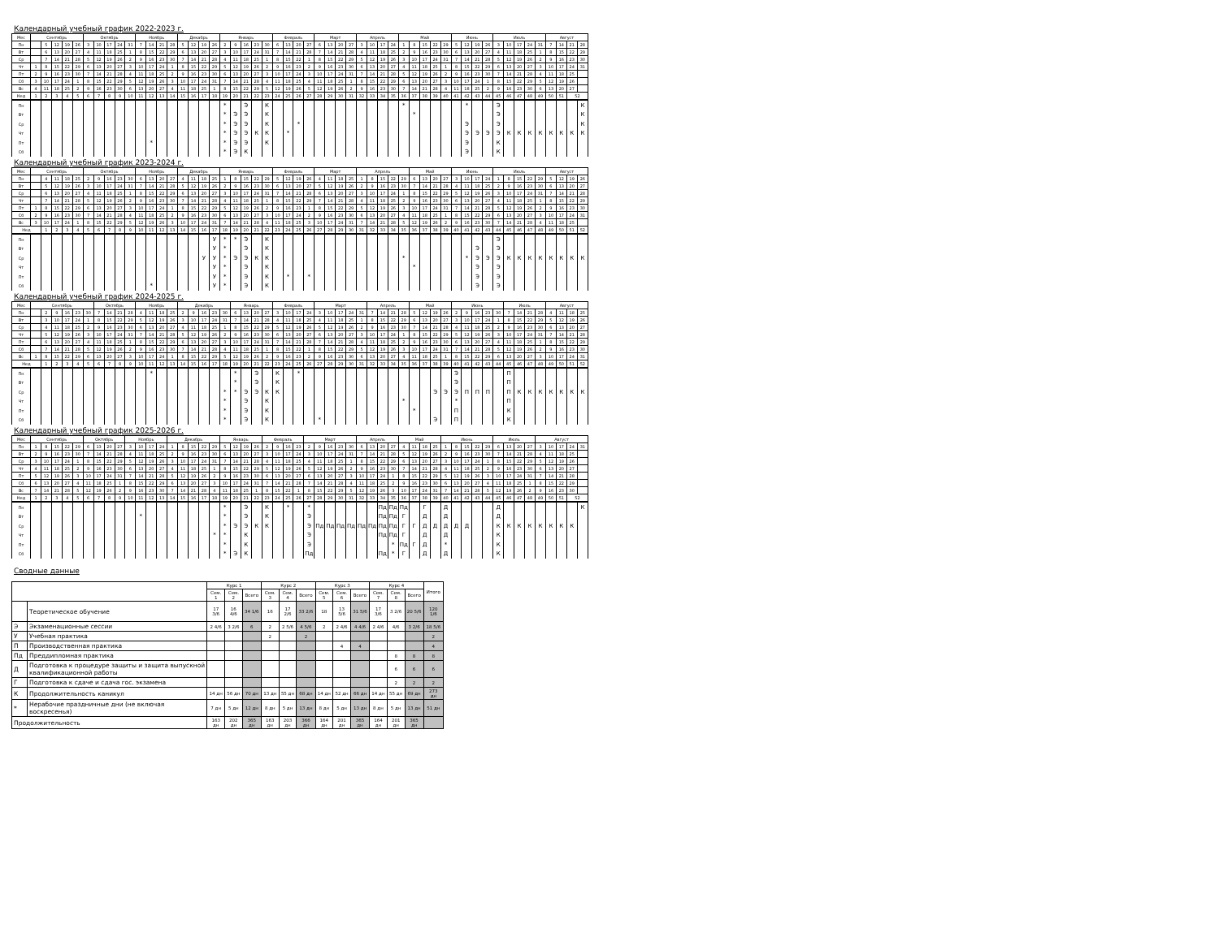Календарный учебный график 2022-2023 г.
| Мес | Сентябрь | | | | | Октябрь | | | | | Ноябрь | | | | Декабрь | | | | Январь | | | | | Февраль | | | | Март | | | | Апрель | | | | Май | | | | | Июнь | | | | Июль | | | | | Август | | | |
| Пн | | 5 | 12 | 19 | 26 | 3 | 10 | 17 | 24 | 31 | 7 | 14 | 21 | 28 | 5 | 12 | 19 | 26 | 2 | 9 | 16 | 23 | 30 | 6 | 13 | 20 | 27 | 6 | 13 | 20 | 27 | 3 | 10 | 17 | 24 | 1 | 8 | 15 | 22 | 29 | 5 | 12 | 19 | 26 | 3 | 10 | 17 | 24 | 31 | 7 | 14 | 21 | 28 |
| Вт | | 6 | 13 | 20 | 27 | 4 | 11 | 18 | 25 | 1 | 8 | 15 | 22 | 29 | 6 | 13 | 20 | 27 | 3 | 10 | 17 | 24 | 31 | 7 | 14 | 21 | 28 | 7 | 14 | 21 | 28 | 4 | 11 | 18 | 25 | 2 | 9 | 16 | 23 | 30 | 6 | 13 | 20 | 27 | 4 | 11 | 18 | 25 | 1 | 8 | 15 | 22 | 29 |
| Ср | | 7 | 14 | 21 | 28 | 5 | 12 | 19 | 26 | 2 | 9 | 16 | 23 | 30 | 7 | 14 | 21 | 28 | 4 | 11 | 18 | 25 | 1 | 8 | 15 | 22 | 1 | 8 | 15 | 22 | 29 | 5 | 12 | 19 | 26 | 3 | 10 | 17 | 24 | 31 | 7 | 14 | 21 | 28 | 5 | 12 | 19 | 26 | 2 | 9 | 16 | 23 | 30 |
| Чт | 1 | 8 | 15 | 22 | 29 | 6 | 13 | 20 | 27 | 3 | 10 | 17 | 24 | 1 | 8 | 15 | 22 | 29 | 5 | 12 | 19 | 26 | 2 | 9 | 16 | 23 | 2 | 9 | 16 | 23 | 30 | 6 | 13 | 20 | 27 | 4 | 11 | 18 | 25 | 1 | 8 | 15 | 22 | 29 | 6 | 13 | 20 | 27 | 3 | 10 | 17 | 24 | 31 |
| Пт | 2 | 9 | 16 | 23 | 30 | 7 | 14 | 21 | 28 | 4 | 11 | 18 | 25 | 2 | 9 | 16 | 23 | 30 | 6 | 13 | 20 | 27 | 3 | 10 | 17 | 24 | 3 | 10 | 17 | 24 | 31 | 7 | 14 | 21 | 28 | 5 | 12 | 19 | 26 | 2 | 9 | 16 | 23 | 30 | 7 | 14 | 21 | 28 | 4 | 11 | 18 | 25 | |
| Сб | 3 | 10 | 17 | 24 | 1 | 8 | 15 | 22 | 29 | 5 | 12 | 19 | 26 | 3 | 10 | 17 | 24 | 31 | 7 | 14 | 21 | 28 | 4 | 11 | 18 | 25 | 4 | 11 | 18 | 25 | 1 | 8 | 15 | 22 | 29 | 6 | 13 | 20 | 27 | 3 | 10 | 17 | 24 | 1 | 8 | 15 | 22 | 29 | 5 | 12 | 19 | 26 | |
| Вс | 4 | 11 | 18 | 25 | 2 | 9 | 16 | 23 | 30 | 6 | 13 | 20 | 27 | 4 | 11 | 18 | 25 | 1 | 8 | 15 | 22 | 29 | 5 | 12 | 19 | 26 | 5 | 12 | 19 | 26 | 2 | 9 | 16 | 23 | 30 | 7 | 14 | 21 | 28 | 4 | 11 | 18 | 25 | 2 | 9 | 16 | 23 | 30 | 6 | 13 | 20 | 27 | |
| Нед | 1 | 2 | 3 | 4 | 5 | 6 | 7 | 8 | 9 | 10 | 11 | 12 | 13 | 14 | 15 | 16 | 17 | 18 | 19 | 20 | 21 | 22 | 23 | 24 | 25 | 26 | 27 | 28 | 29 | 30 | 31 | 32 | 33 | 34 | 35 | 36 | 37 | 38 | 39 | 40 | 41 | 42 | 43 | 44 | 45 | 46 | 47 | 48 | 49 | 50 | 51 | 52 | |
| Пн | | | | | | | | | | | | | | | | | | | * | | Э | | К | | | | | | | | | | | | | * | | | | | | * | | | Э | | | | | | | | К |
| Вт | | | | | | | | | | | | | | | | | | | * | Э | Э | | К | | | | | | | | | | | | | | * | | | | | | | | Э | | | | | | | | К |
| Ср | | | | | | | | | | | | | | | | | | | * | Э | Э | | К | | | * | | | | | | | | | | | | | | | | Э | | | Э | | | | | | | | К |
| Чт | | | | | | | | | | | | | | | | | | | * | Э | Э | К | К | | * | | | | | | | | | | | | | | | | | Э | Э | Э | Э | К | К | К | К | К | К | К | К |
| Пт | | | | | | | | | | | | * | | | | | | | * | Э | Э | | К | | | | | | | | | | | | | | | | | | | Э | | | К | | | | | | | | |
| Сб | | | | | | | | | | | | | | | | | | | * | Э | К | | | | | | | | | | | | | | | | | | | | | Э | | | К | | | | | | | | |
Календарный учебный график 2023-2024 г.
| Мес | Сентябрь | | | | | Октябрь | | | | | Ноябрь | | | | Декабрь | | | | Январь | | | | | Февраль | | | | Март | | | | Апрель | | | | | Май | | | | Июнь | | | | Июль | | | | | Август | | | |
| Пн | | 4 | 11 | 18 | 25 | 2 | 9 | 16 | 23 | 30 | 6 | 13 | 20 | 27 | 4 | 11 | 18 | 25 | 1 | 8 | 15 | 22 | 29 | 5 | 12 | 19 | 26 | 4 | 11 | 18 | 25 | 1 | 8 | 15 | 22 | 29 | 6 | 13 | 20 | 27 | 3 | 10 | 17 | 24 | 1 | 8 | 15 | 22 | 29 | 5 | 12 | 19 | 26 |
| Вт | | 5 | 12 | 19 | 26 | 3 | 10 | 17 | 24 | 31 | 7 | 14 | 21 | 28 | 5 | 12 | 19 | 26 | 2 | 9 | 16 | 23 | 30 | 6 | 13 | 20 | 27 | 5 | 12 | 19 | 26 | 2 | 9 | 16 | 23 | 30 | 7 | 14 | 21 | 28 | 4 | 11 | 18 | 25 | 2 | 9 | 16 | 23 | 30 | 6 | 13 | 20 | 27 |
| Ср | | 6 | 13 | 20 | 27 | 4 | 11 | 18 | 25 | 1 | 8 | 15 | 22 | 29 | 6 | 13 | 20 | 27 | 3 | 10 | 17 | 24 | 31 | 7 | 14 | 21 | 28 | 6 | 13 | 20 | 27 | 3 | 10 | 17 | 24 | 1 | 8 | 15 | 22 | 29 | 5 | 12 | 19 | 26 | 3 | 10 | 17 | 24 | 31 | 7 | 14 | 21 | 28 |
| Чт | | 7 | 14 | 21 | 28 | 5 | 12 | 19 | 26 | 2 | 9 | 16 | 23 | 30 | 7 | 14 | 21 | 28 | 4 | 11 | 18 | 25 | 1 | 8 | 15 | 22 | 29 | 7 | 14 | 21 | 28 | 4 | 11 | 18 | 25 | 2 | 9 | 16 | 23 | 30 | 6 | 13 | 20 | 27 | 4 | 11 | 18 | 25 | 1 | 8 | 15 | 22 | 29 |
| Пт | 1 | 8 | 15 | 22 | 29 | 6 | 13 | 20 | 27 | 3 | 10 | 17 | 24 | 1 | 8 | 15 | 22 | 29 | 5 | 12 | 19 | 26 | 2 | 9 | 16 | 23 | 1 | 8 | 15 | 22 | 29 | 5 | 12 | 19 | 26 | 3 | 10 | 17 | 24 | 31 | 7 | 14 | 21 | 28 | 5 | 12 | 19 | 26 | 2 | 9 | 16 | 23 | 30 |
| Сб | 2 | 9 | 16 | 23 | 30 | 7 | 14 | 21 | 28 | 4 | 11 | 18 | 25 | 2 | 9 | 16 | 23 | 30 | 6 | 13 | 20 | 27 | 3 | 10 | 17 | 24 | 2 | 9 | 16 | 23 | 30 | 6 | 13 | 20 | 27 | 4 | 11 | 18 | 25 | 1 | 8 | 15 | 22 | 29 | 6 | 13 | 20 | 27 | 3 | 10 | 17 | 24 | 31 |
| Вс | 3 | 10 | 17 | 24 | 1 | 8 | 15 | 22 | 29 | 5 | 12 | 19 | 26 | 3 | 10 | 17 | 24 | 31 | 7 | 14 | 21 | 28 | 4 | 11 | 18 | 25 | 3 | 10 | 17 | 24 | 31 | 7 | 14 | 21 | 28 | 5 | 12 | 19 | 26 | 2 | 9 | 16 | 23 | 30 | 7 | 14 | 21 | 28 | 4 | 11 | 18 | 25 | |
| Нед | | 1 | 2 | 3 | 4 | 5 | 6 | 7 | 8 | 9 | 10 | 11 | 12 | 13 | 14 | 15 | 16 | 17 | 18 | 19 | 20 | 21 | 22 | 23 | 24 | 25 | 26 | 27 | 28 | 29 | 30 | 31 | 32 | 33 | 34 | 35 | 36 | 37 | 38 | 39 | 40 | 41 | 42 | 43 | 44 | 45 | 46 | 47 | 48 | 49 | 50 | 51 | 52 |
| Пн | | | | | | | | | | | | | | | | | | У | * | * | Э | | К | | | | | | | | | | | | | | | | | | | | | | Э | | | | | | | | |
| Вт | | | | | | | | | | | | | | | | | | У | * | | Э | | К | | | | | | | | | | | | | | | | | | | | Э | | Э | | | | | | | | |
| Ср | | | | | | | | | | | | | | | | | У | У | * | Э | Э | К | К | | | | | | | | | | | | | * | | | | | | * | Э | Э | Э | К | К | К | К | К | К | К | К |
| Чт | | | | | | | | | | | | | | | | | | У | * | | Э | | К | | | | | | | | | | | | | | * | | | | | | Э | | Э | | | | | | | | |
| Пт | | | | | | | | | | | | | | | | | | У | * | | Э | | К | | * | | * | | | | | | | | | | | | | | | | Э | | Э | | | | | | | | |
| Сб | | | | | | | | | | | | * | | | | | | У | * | | Э | | К | | | | | | | | | | | | | | | | | | | | Э | | Э | | | | | | | | |
Календарный учебный график 2024-2025 г.
| Мес | Сентябрь | | | | | | Октябрь | | | | Ноябрь | | | | Декабрь | | | | | Январь | | | | Февраль | | | | Март | | | | | Апрель | | | | Май | | | | Июнь | | | | | Июль | | | | Август | | | |
| Пн | | 2 | 9 | 16 | 23 | 30 | 7 | 14 | 21 | 28 | 4 | 11 | 18 | 25 | 2 | 9 | 16 | 23 | 30 | 6 | 13 | 20 | 27 | 3 | 10 | 17 | 24 | 3 | 10 | 17 | 24 | 31 | 7 | 14 | 21 | 28 | 5 | 12 | 19 | 26 | 2 | 9 | 16 | 23 | 30 | 7 | 14 | 21 | 28 | 4 | 11 | 18 | 25 |
| Вт | | 3 | 10 | 17 | 24 | 1 | 8 | 15 | 22 | 29 | 5 | 12 | 19 | 26 | 3 | 10 | 17 | 24 | 31 | 7 | 14 | 21 | 28 | 4 | 11 | 18 | 25 | 4 | 11 | 18 | 25 | 1 | 8 | 15 | 22 | 29 | 6 | 13 | 20 | 27 | 3 | 10 | 17 | 24 | 1 | 8 | 15 | 22 | 29 | 5 | 12 | 19 | 26 |
| Ср | | 4 | 11 | 18 | 25 | 2 | 9 | 16 | 23 | 30 | 6 | 13 | 20 | 27 | 4 | 11 | 18 | 25 | 1 | 8 | 15 | 22 | 29 | 5 | 12 | 19 | 26 | 5 | 12 | 19 | 26 | 2 | 9 | 16 | 23 | 30 | 7 | 14 | 21 | 28 | 4 | 11 | 18 | 25 | 2 | 9 | 16 | 23 | 30 | 6 | 13 | 20 | 27 |
| Чт | | 5 | 12 | 19 | 26 | 3 | 10 | 17 | 24 | 31 | 7 | 14 | 21 | 28 | 5 | 12 | 19 | 26 | 2 | 9 | 16 | 23 | 30 | 6 | 13 | 20 | 27 | 6 | 13 | 20 | 27 | 3 | 10 | 17 | 24 | 1 | 8 | 15 | 22 | 29 | 5 | 12 | 19 | 26 | 3 | 10 | 17 | 24 | 31 | 7 | 14 | 21 | 28 |
| Пт | | 6 | 13 | 20 | 27 | 4 | 11 | 18 | 25 | 1 | 8 | 15 | 22 | 29 | 6 | 13 | 20 | 27 | 3 | 10 | 17 | 24 | 31 | 7 | 14 | 21 | 28 | 7 | 14 | 21 | 28 | 4 | 11 | 18 | 25 | 2 | 9 | 16 | 23 | 30 | 6 | 13 | 20 | 27 | 4 | 11 | 18 | 25 | 1 | 8 | 15 | 22 | 29 |
| Сб | | 7 | 14 | 21 | 28 | 5 | 12 | 19 | 26 | 2 | 9 | 16 | 23 | 30 | 7 | 14 | 21 | 28 | 4 | 11 | 18 | 25 | 1 | 8 | 15 | 22 | 1 | 8 | 15 | 22 | 29 | 5 | 12 | 19 | 26 | 3 | 10 | 17 | 24 | 31 | 7 | 14 | 21 | 28 | 5 | 12 | 19 | 26 | 2 | 9 | 16 | 23 | 30 |
| Вс | 1 | 8 | 15 | 22 | 29 | 6 | 13 | 20 | 27 | 3 | 10 | 17 | 24 | 1 | 8 | 15 | 22 | 29 | 5 | 12 | 19 | 26 | 2 | 9 | 16 | 23 | 2 | 9 | 16 | 23 | 30 | 6 | 13 | 20 | 27 | 4 | 11 | 18 | 25 | 1 | 8 | 15 | 22 | 29 | 6 | 13 | 20 | 27 | 3 | 10 | 17 | 24 | 31 |
| Нед | | 1 | 2 | 3 | 4 | 5 | 6 | 7 | 8 | 9 | 10 | 11 | 12 | 13 | 14 | 15 | 16 | 17 | 18 | 19 | 20 | 21 | 22 | 23 | 24 | 25 | 26 | 27 | 28 | 29 | 30 | 31 | 32 | 33 | 34 | 35 | 36 | 37 | 38 | 39 | 40 | 41 | 42 | 43 | 44 | 45 | 46 | 47 | 48 | 49 | 50 | 51 | 52 |
| Пн | | | | | | | | | | | | * | | | | | | | | * | | Э | | К | | * | | | | | | | | | | | | | | | Э | | | | | П | | | | | | | |
| Вт | | | | | | | | | | | | | | | | | | | | * | | Э | | К | | | | | | | | | | | | | | | | | Э | | | | | П | | | | | | | |
| Ср | | | | | | | | | | | | | | | | | | | * | * | Э | Э | К | К | | | | | | | | | | | | | | | Э | Э | Э | П | П | П | | П | К | К | К | К | К | К | К |
| Чт | | | | | | | | | | | | | | | | | | | * | | Э | | К | | | | | | | | | | | | | * | | | | | * | | | | | П | | | | | | | |
| Пт | | | | | | | | | | | | | | | | | | | * | | Э | | К | | | | | | | | | | | | | | * | | | | П | | | | | К | | | | | | | |
| Сб | | | | | | | | | | | | | | | | | | | * | | Э | | К | | | | | * | | | | | | | | | | | Э | | П | | | | | К | | | | | | | |
Календарный учебный график 2025-2026 г.
| Мес | Сентябрь | | | | | Октябрь | | | | Ноябрь | | | | Декабрь | | | | | Январь | | | | Февраль | | | | Март | | | | | Апрель | | | | Май | | | | Июнь | | | | | Июль | | | | Август | | | | |
| Пн | 1 | 8 | 15 | 22 | 29 | 6 | 13 | 20 | 27 | 3 | 10 | 17 | 24 | 1 | 8 | 15 | 22 | 29 | 5 | 12 | 19 | 26 | 2 | 9 | 16 | 23 | 2 | 9 | 16 | 23 | 30 | 6 | 13 | 20 | 27 | 4 | 11 | 18 | 25 | 1 | 8 | 15 | 22 | 29 | 6 | 13 | 20 | 27 | 3 | 10 | 17 | 24 | 31 |
| Вт | 2 | 9 | 16 | 23 | 30 | 7 | 14 | 21 | 28 | 4 | 11 | 18 | 25 | 2 | 9 | 16 | 23 | 30 | 6 | 13 | 20 | 27 | 3 | 10 | 17 | 24 | 3 | 10 | 17 | 24 | 31 | 7 | 14 | 21 | 28 | 5 | 12 | 19 | 26 | 2 | 9 | 16 | 23 | 30 | 7 | 14 | 21 | 28 | 4 | 11 | 18 | 25 | |
| Ср | 3 | 10 | 17 | 24 | 1 | 8 | 15 | 22 | 29 | 5 | 12 | 19 | 26 | 3 | 10 | 17 | 24 | 31 | 7 | 14 | 21 | 28 | 4 | 11 | 18 | 25 | 4 | 11 | 18 | 25 | 1 | 8 | 15 | 22 | 29 | 6 | 13 | 20 | 27 | 3 | 10 | 17 | 24 | 1 | 8 | 15 | 22 | 29 | 5 | 12 | 19 | 26 | |
| Чт | 4 | 11 | 18 | 25 | 2 | 9 | 16 | 23 | 30 | 6 | 13 | 20 | 27 | 4 | 11 | 18 | 25 | 1 | 8 | 15 | 22 | 29 | 5 | 12 | 19 | 26 | 5 | 12 | 19 | 26 | 2 | 9 | 16 | 23 | 30 | 7 | 14 | 21 | 28 | 4 | 11 | 18 | 25 | 2 | 9 | 16 | 23 | 30 | 6 | 13 | 20 | 27 | |
| Пт | 5 | 12 | 19 | 26 | 3 | 10 | 17 | 24 | 31 | 7 | 14 | 21 | 28 | 5 | 12 | 19 | 26 | 2 | 9 | 16 | 23 | 30 | 6 | 13 | 20 | 27 | 6 | 13 | 20 | 27 | 3 | 10 | 17 | 24 | 1 | 8 | 15 | 22 | 29 | 5 | 12 | 19 | 26 | 3 | 10 | 17 | 24 | 31 | 7 | 14 | 21 | 28 | |
| Сб | 6 | 13 | 20 | 27 | 4 | 11 | 18 | 25 | 1 | 8 | 15 | 22 | 29 | 6 | 13 | 20 | 27 | 3 | 10 | 17 | 24 | 31 | 7 | 14 | 21 | 28 | 7 | 14 | 21 | 28 | 4 | 11 | 18 | 25 | 2 | 9 | 16 | 23 | 30 | 6 | 13 | 20 | 27 | 4 | 11 | 18 | 25 | 1 | 8 | 15 | 22 | 29 | |
| Вс | 7 | 14 | 21 | 28 | 5 | 12 | 19 | 26 | 2 | 9 | 16 | 23 | 30 | 7 | 14 | 21 | 28 | 4 | 11 | 18 | 25 | 1 | 8 | 15 | 22 | 1 | 8 | 15 | 22 | 29 | 5 | 12 | 19 | 26 | 3 | 10 | 17 | 24 | 31 | 7 | 14 | 21 | 28 | 5 | 12 | 19 | 26 | 2 | 9 | 16 | 23 | 30 | |
| Нед | 1 | 2 | 3 | 4 | 5 | 6 | 7 | 8 | 9 | 10 | 11 | 12 | 13 | 14 | 15 | 16 | 17 | 18 | 19 | 20 | 21 | 22 | 23 | 24 | 25 | 26 | 27 | 28 | 29 | 30 | 31 | 32 | 33 | 34 | 35 | 36 | 37 | 38 | 39 | 40 | 41 | 42 | 43 | 44 | 45 | 46 | 47 | 48 | 49 | 50 | 51 | 52 | |
| Пн | | | | | | | | | | | | | | | | | | | * | | Э | | К | | * | | * | | | | | | | Пд | Пд | Пд | | Г | | Д | | | | | Д | | | | | | | | К |
| Вт | | | | | | | | | | | * | | | | | | | | * | | Э | | К | | | | Э | | | | | | | Пд | Пд | Г | | Д | | Д | | | | | Д | | | | | | | | |
| Ср | | | | | | | | | | | | | | | | | | | * | Э | Э | К | К | | | | Э | Пд | Пд | Пд | Пд | Пд | Пд | Пд | Пд | Г | Г | Д | Д | Д | Д | Д | | | К | К | К | К | К | К | К | К | |
| Чт | | | | | | | | | | | | | | | | | | * | * | | К | | | | | | Э | | | | | | | Пд | Пд | Г | | Д | | Д | | | | | К | | | | | | | | |
| Пт | | | | | | | | | | | | | | | | | | | * | | К | | | | | | Э | | | | | | | | * | Пд | Г | Д | | * | | | | | К | | | | | | | | |
| Сб | | | | | | | | | | | | | | | | | | | * | Э | К | | | | | | Пд | | | | | | | Пд | * | Г | | Д | | Д | | | | | К | | | | | | | | |
Сводные данные
| | | Курс 1 | | | Курс 2 | | | Курс 3 | | | Курс 4 | | | Итого |
| --- | --- | --- | --- | --- | --- | --- | --- | --- | --- | --- | --- | --- | --- | --- |
| | | Сем. 1 | Сем. 2 | Всего | Сем. 3 | Сем. 4 | Всего | Сем. 5 | Сем. 6 | Всего | Сем. 7 | Сем. 8 | Всего | |
| | Теоретическое обучение | 17 3/6 | 16 4/6 | 34 1/6 | 16 | 17 2/6 | 33 2/6 | 18 | 13 5/6 | 31 5/6 | 17 3/6 | 3 2/6 | 20 5/6 | 120 1/6 |
| Э | Экзаменационные сессии | 2 4/6 | 3 2/6 | 6 | 2 | 2 5/6 | 4 5/6 | 2 | 2 4/6 | 4 4/6 | 2 4/6 | 4/6 | 3 2/6 | 18 5/6 |
| У | Учебная практика | | | | 2 | | 2 | | | | | | | 2 |
| П | Производственная практика | | | | | | | | 4 | 4 | | | | 4 |
| Пд | Преддипломная практика | | | | | | | | | | | 8 | 8 | 8 |
| Д | Подготовка к процедуре защиты и защита выпускной квалификационной работы | | | | | | | | | | | 6 | 6 | 6 |
| Г | Подготовка к сдаче и сдача гос. экзамена | | | | | | | | | | | 2 | 2 | 2 |
| К | Продолжительность каникул | 14 дн | 56 дн | 70 дн | 13 дн | 55 дн | 68 дн | 14 дн | 52 дн | 66 дн | 14 дн | 55 дн | 69 дн | 273 дн |
| * | Нерабочие праздничные дни (не включая воскресенья) | 7 дн | 5 дн | 12 дн | 8 дн | 5 дн | 13 дн | 8 дн | 5 дн | 13 дн | 8 дн | 5 дн | 13 дн | 51 дн |
| Продолжительность | | 163 дн | 202 дн | 365 дн | 163 дн | 203 дн | 366 дн | 164 дн | 201 дн | 365 дн | 164 дн | 201 дн | 365 дн | |